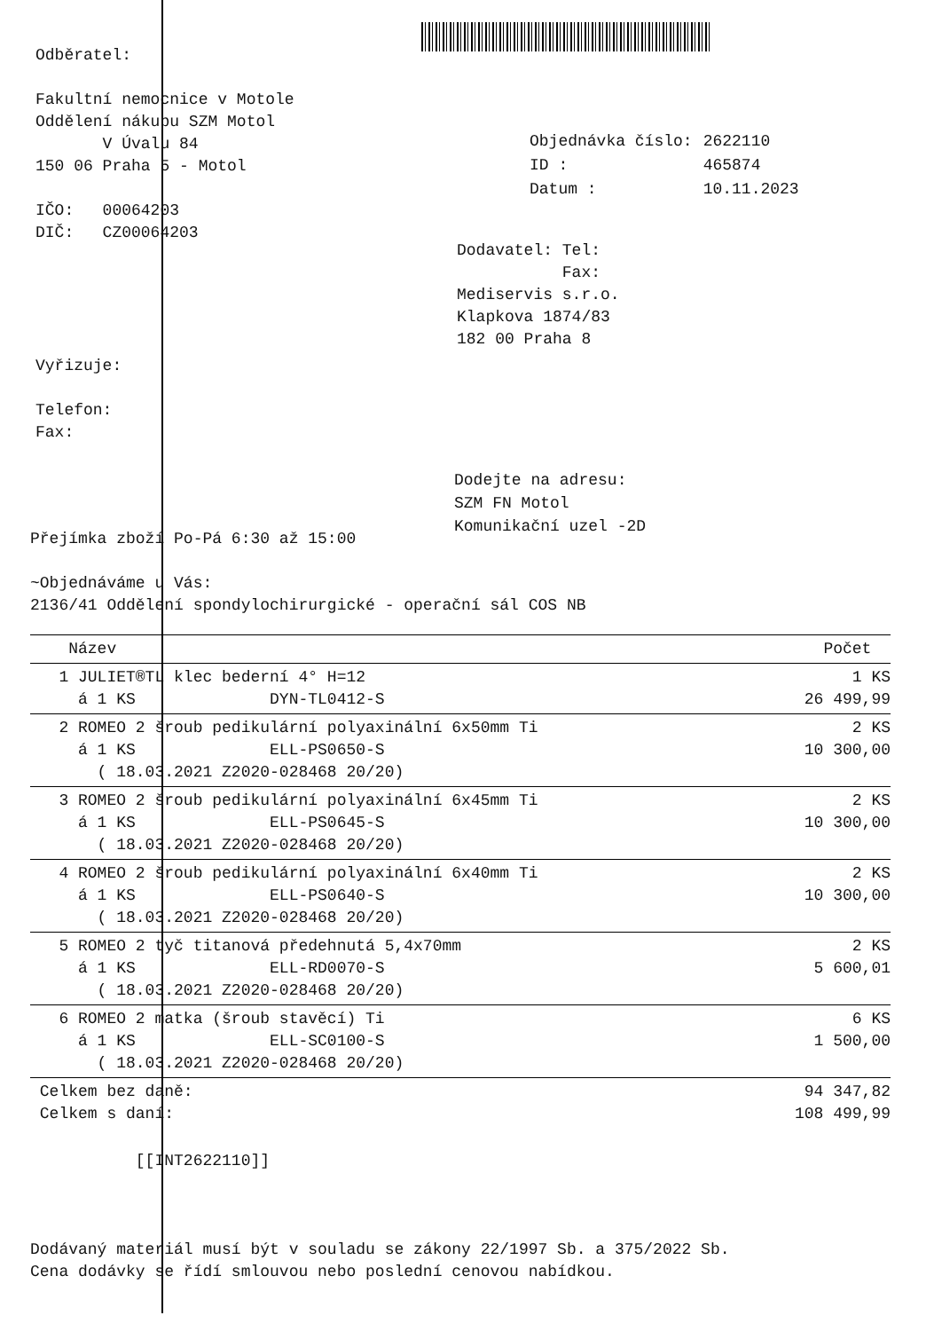Odběratel:
Fakultní nemocnice v Motole
Oddělení nákupu SZM Motol
V Úvalu 84
150 06 Praha 5 - Motol
IČO: 00064203
DIČ: CZ00064203
Vyřizuje:
Telefon:
Fax:
| Objednávka číslo: | 2622110 |
| ID : | 465874 |
| Datum : | 10.11.2023 |
Dodavatel: Tel:
Fax:
Mediservis s.r.o.
Klapkova 1874/83
182 00 Praha 8
Dodejte na adresu:
SZM FN Motol
Komunikační uzel -2D
Přejímka zboží Po-Pá 6:30 až 15:00
~Objednáváme u Vás:
2136/41 Oddělení spondylochirurgické - operační sál COS NB
| Název | Počet |
| --- | --- |
| 1 JULIET®TL klec bederní 4° H=12 á 1 KS DYN-TL0412-S | 1 KS 26 499,99 |
| 2 ROMEO 2 šroub pedikulární polyaxinální 6x50mm Ti á 1 KS ELL-PS0650-S ( 18.03.2021 Z2020-028468 20/20) | 2 KS 10 300,00 |
| 3 ROMEO 2 šroub pedikulární polyaxinální 6x45mm Ti á 1 KS ELL-PS0645-S ( 18.03.2021 Z2020-028468 20/20) | 2 KS 10 300,00 |
| 4 ROMEO 2 šroub pedikulární polyaxinální 6x40mm Ti á 1 KS ELL-PS0640-S ( 18.03.2021 Z2020-028468 20/20) | 2 KS 10 300,00 |
| 5 ROMEO 2 tyč titanová předehnutá 5,4x70mm á 1 KS ELL-RD0070-S ( 18.03.2021 Z2020-028468 20/20) | 2 KS 5 600,01 |
| 6 ROMEO 2 matka (šroub stavěcí) Ti á 1 KS ELL-SC0100-S ( 18.03.2021 Z2020-028468 20/20) | 6 KS 1 500,00 |
| Celkem bez daně: Celkem s daní: | 94 347,82 108 499,99 |
[[INT2622110]]
Dodávaný materiál musí být v souladu se zákony 22/1997 Sb. a 375/2022 Sb.
Cena dodávky se řídí smlouvou nebo poslední cenovou nabídkou.